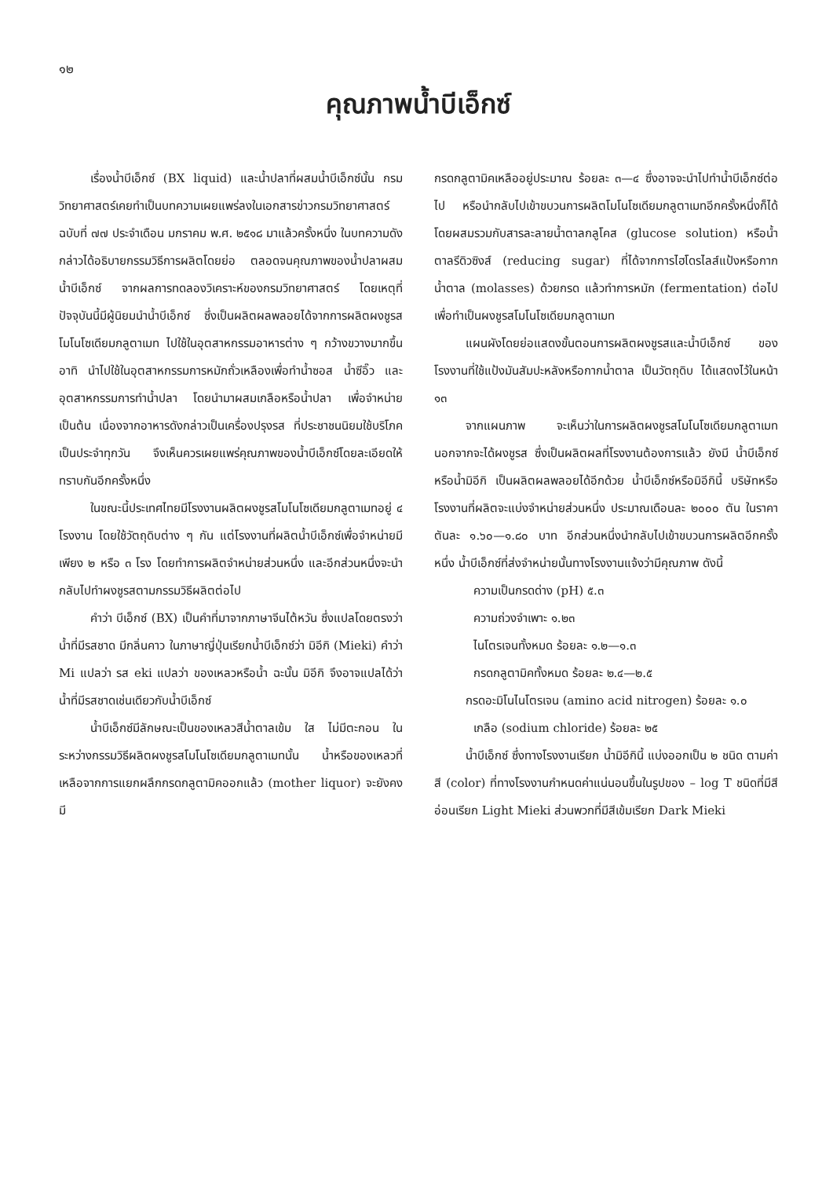๑๒
คุณภาพน้ำบีเอ็กซ์
เรื่องน้ำบีเอ็กซ์ (BX liquid) และน้ำปลาที่ผสมน้ำบีเอ็กซ์นั้น กรมวิทยาศาสตร์เคยทำเป็นบทความเผยแพร่ลงในเอกสารข่าวกรมวิทยาศาสตร์ ฉบับที่ ๗๗ ประจำเดือน มกราคม พ.ศ. ๒๕๑๘ มาแล้วครั้งหนึ่ง ในบทความดังกล่าวได้อธิบายกรรมวิธีการผลิตโดยย่อ ตลอดจนคุณภาพของน้ำปลาผสมน้ำบีเอ็กซ์ จากผลการทดลองวิเคราะห์ของกรมวิทยาศาสตร์ โดยเหตุที่ปัจจุบันนี้มีผู้นิยมนำน้ำบีเอ็กซ์ ซึ่งเป็นผลิตผลพลอยได้จากการผลิตผงชูรสโมโนโซเดียมกลูตาเมท ไปใช้ในอุตสาหกรรมอาหารต่าง ๆ กว้างขวางมากขึ้น อาทิ นำไปใช้ในอุตสาหกรรมการหมักถั่วเหลืองเพื่อทำน้ำซอส น้ำซีอิ๊ว และอุตสาหกรรมการทำน้ำปลา โดยนำมาผสมเกลือหรือน้ำปลา เพื่อจำหน่าย เป็นต้น เนื่องจากอาหารดังกล่าวเป็นเครื่องปรุงรส ที่ประชาชนนิยมใช้บริโภคเป็นประจำทุกวัน จึงเห็นควรเผยแพร่คุณภาพของน้ำบีเอ็กซ์โดยละเอียดให้ทราบกันอีกครั้งหนึ่ง
ในขณะนี้ประเทศไทยมีโรงงานผลิตผงชูรสโมโนโซเดียมกลูตาเมทอยู่ ๔ โรงงาน โดยใช้วัตถุดิบต่าง ๆ กัน แต่โรงงานที่ผลิตน้ำบีเอ็กซ์เพื่อจำหน่ายมีเพียง ๒ หรือ ๓ โรง โดยทำการผลิตจำหน่ายส่วนหนึ่ง และอีกส่วนหนึ่งจะนำกลับไปทำผงชูรสตามกรรมวิธีผลิตต่อไป
คำว่า บีเอ็กซ์ (BX) เป็นคำที่มาจากภาษาจีนไต้หวัน ซึ่งแปลโดยตรงว่าน้ำที่มีรสชาด มีกลิ่นคาว ในภาษาญี่ปุ่นเรียกน้ำบีเอ็กซ์ว่า มิอีกิ (Mieki) คำว่า Mi แปลว่า รส eki แปลว่า ของเหลวหรือน้ำ ฉะนั้น มิอีกิ จึงอาจแปลได้ว่า น้ำที่มีรสชาดเช่นเดียวกับน้ำบีเอ็กซ์
น้ำบีเอ็กซ์มีลักษณะเป็นของเหลวสีน้ำตาลเข้ม ใส ไม่มีตะกอน ในระหว่างกรรมวิธีผลิตผงชูรสโมโนโซเดียมกลูตาเมทนั้น น้ำหรือของเหลวที่เหลือจากการแยกผลึกกรดกลูตามิคออกแล้ว (mother liquor) จะยังคงมี
กรดกลูตามิคเหลืออยู่ประมาณ ร้อยละ ๓—๔ ซึ่งอาจจะนำไปทำน้ำบีเอ็กซ์ต่อไป หรือนำกลับไปเข้าขบวนการผลิตโมโนโซเดียมกลูตาเมทอีกครั้งหนึ่งก็ได้ โดยผสมรวมกับสารละลายน้ำตาลกลูโคส (glucose solution) หรือน้ำตาลรีดิวซิงส์ (reducing sugar) ที่ได้จากการไฮโดรไลส์แป้งหรือกากน้ำตาล (molasses) ด้วยกรด แล้วทำการหมัก (fermentation) ต่อไป เพื่อทำเป็นผงชูรสโมโนโซเดียมกลูตาเมท
แผนผังโดยย่อแสดงขั้นตอนการผลิตผงชูรสและน้ำบีเอ็กซ์ ของโรงงานที่ใช้แป้งมันสัมปะหลังหรือกากน้ำตาล เป็นวัตถุดิบ ได้แสดงไว้ในหน้า ๑๓
จากแผนภาพ จะเห็นว่าในการผลิตผงชูรสโมโนโซเดียมกลูตาเมท นอกจากจะได้ผงชูรส ซึ่งเป็นผลิตผลที่โรงงานต้องการแล้ว ยังมี น้ำบีเอ็กซ์หรือน้ำมิอีกิ เป็นผลิตผลพลอยได้อีกด้วย น้ำบีเอ็กซ์หรือมิอีกินี้ บริษัทหรือโรงงานที่ผลิตจะแบ่งจำหน่ายส่วนหนึ่ง ประมาณเดือนละ ๒๐๐๐ ตัน ในราคาตันละ ๑.๖๐—๑.๘๐ บาท อีกส่วนหนึ่งนำกลับไปเข้าขบวนการผลิตอีกครั้งหนึ่ง น้ำบีเอ็กซ์ที่ส่งจำหน่ายนั้นทางโรงงานแจ้งว่ามีคุณภาพ ดังนี้
ความเป็นกรดด่าง (pH) ๕.๓
ความถ่วงจำเพาะ ๑.๒๓
ไนโตรเจนทั้งหมด ร้อยละ ๑.๒—๑.๓
กรดกลูตามิคทั้งหมด ร้อยละ ๒.๔—๒.๕
กรดอะมิโนไนโตรเจน (amino acid nitrogen) ร้อยละ ๑.๐
เกลือ (sodium chloride) ร้อยละ ๒๕
น้ำบีเอ็กซ์ ซึ่งทางโรงงานเรียก น้ำมิอีกินี้ แบ่งออกเป็น ๒ ชนิด ตามค่าสี (color) ที่ทางโรงงานกำหนดค่าแน่นอนขึ้นในรูปของ – log T ชนิดที่มีสีอ่อนเรียก Light Mieki ส่วนพวกที่มีสีเข้มเรียก Dark Mieki